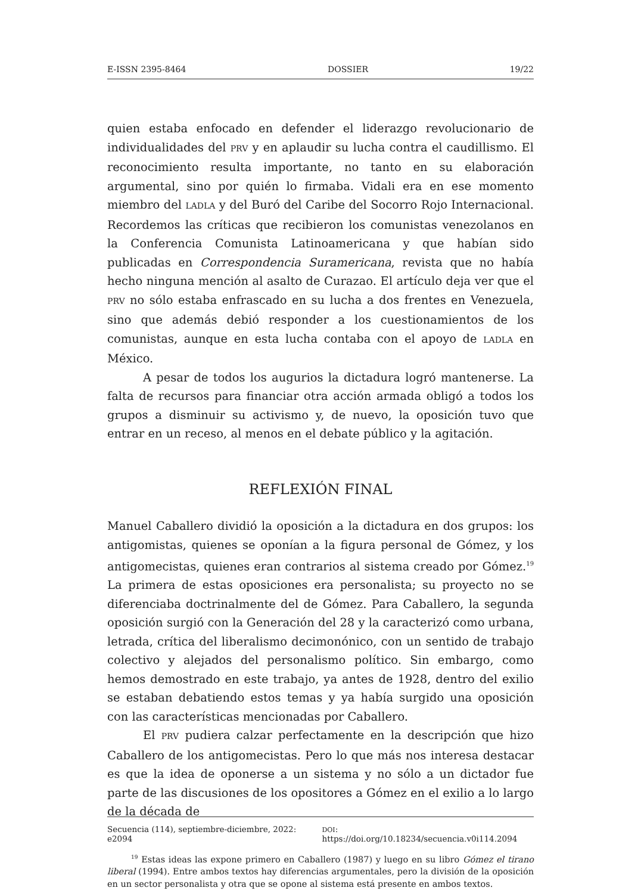E-ISSN 2395-8464 DOSSIER 19/22
quien estaba enfocado en defender el liderazgo revolucionario de individualidades del PRV y en aplaudir su lucha contra el caudillismo. El reconocimiento resulta importante, no tanto en su elaboración argumental, sino por quién lo firmaba. Vidali era en ese momento miembro del LADLA y del Buró del Caribe del Socorro Rojo Internacional. Recordemos las críticas que recibieron los comunistas venezolanos en la Conferencia Comunista Latinoamericana y que habían sido publicadas en Correspondencia Suramericana, revista que no había hecho ninguna mención al asalto de Curazao. El artículo deja ver que el PRV no sólo estaba enfrascado en su lucha a dos frentes en Venezuela, sino que además debió responder a los cuestionamientos de los comunistas, aunque en esta lucha contaba con el apoyo de LADLA en México.
A pesar de todos los augurios la dictadura logró mantenerse. La falta de recursos para financiar otra acción armada obligó a todos los grupos a disminuir su activismo y, de nuevo, la oposición tuvo que entrar en un receso, al menos en el debate público y la agitación.
REFLEXIÓN FINAL
Manuel Caballero dividió la oposición a la dictadura en dos grupos: los antigomistas, quienes se oponían a la figura personal de Gómez, y los antigomecistas, quienes eran contrarios al sistema creado por Gómez.<sup>19</sup> La primera de estas oposiciones era personalista; su proyecto no se diferenciaba doctrinalmente del de Gómez. Para Caballero, la segunda oposición surgió con la Generación del 28 y la caracterizó como urbana, letrada, crítica del liberalismo decimonónico, con un sentido de trabajo colectivo y alejados del personalismo político. Sin embargo, como hemos demostrado en este trabajo, ya antes de 1928, dentro del exilio se estaban debatiendo estos temas y ya había surgido una oposición con las características mencionadas por Caballero.
El PRV pudiera calzar perfectamente en la descripción que hizo Caballero de los antigomecistas. Pero lo que más nos interesa destacar es que la idea de oponerse a un sistema y no sólo a un dictador fue parte de las discusiones de los opositores a Gómez en el exilio a lo largo de la década de
<sup>19</sup> Estas ideas las expone primero en Caballero (1987) y luego en su libro Gómez el tirano liberal (1994). Entre ambos textos hay diferencias argumentales, pero la división de la oposición en un sector personalista y otra que se opone al sistema está presente en ambos textos.
Secuencia (114), septiembre-diciembre, 2022: e2094 DOI: https://doi.org/10.18234/secuencia.v0i114.2094